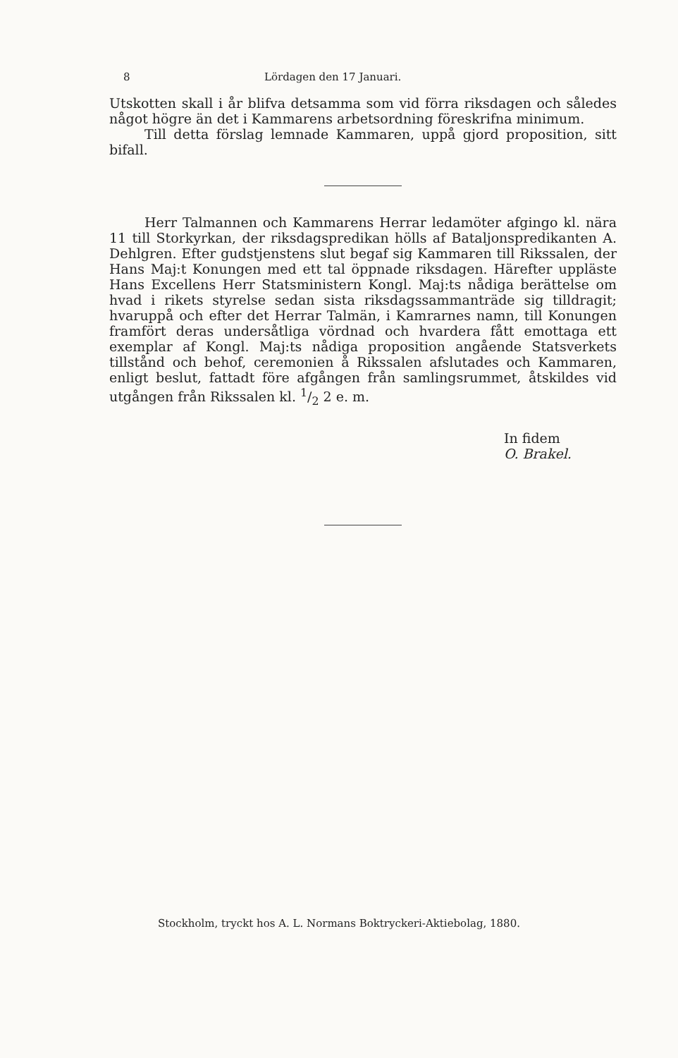8 Lördagen den 17 Januari.
Utskotten skall i år blifva detsamma som vid förra riksdagen och således något högre än det i Kammarens arbetsordning föreskrifna minimum.
Till detta förslag lemnade Kammaren, uppå gjord proposition, sitt bifall.
Herr Talmannen och Kammarens Herrar ledamöter afgingo kl. nära 11 till Storkyrkan, der riksdagspredikan hölls af Bataljonspredikanten A. Dehlgren. Efter gudstjenstens slut begaf sig Kammaren till Rikssalen, der Hans Maj:t Konungen med ett tal öppnade riksdagen. Härefter uppläste Hans Excellens Herr Statsministern Kongl. Maj:ts nådiga berättelse om hvad i rikets styrelse sedan sista riksdagssammanträde sig tilldragit; hvaruppå och efter det Herrar Talmän, i Kamrarnes namn, till Konungen framfört deras undersåtliga vördnad och hvardera fått emottaga ett exemplar af Kongl. Maj:ts nådiga proposition angående Statsverkets tillstånd och behof, ceremonien å Rikssalen afslutades och Kammaren, enligt beslut, fattadt före afgången från samlingsrummet, åtskildes vid utgången från Rikssalen kl. 1/2 2 e. m.
In fidem
O. Brakel.
Stockholm, tryckt hos A. L. Normans Boktryckeri-Aktiebolag, 1880.